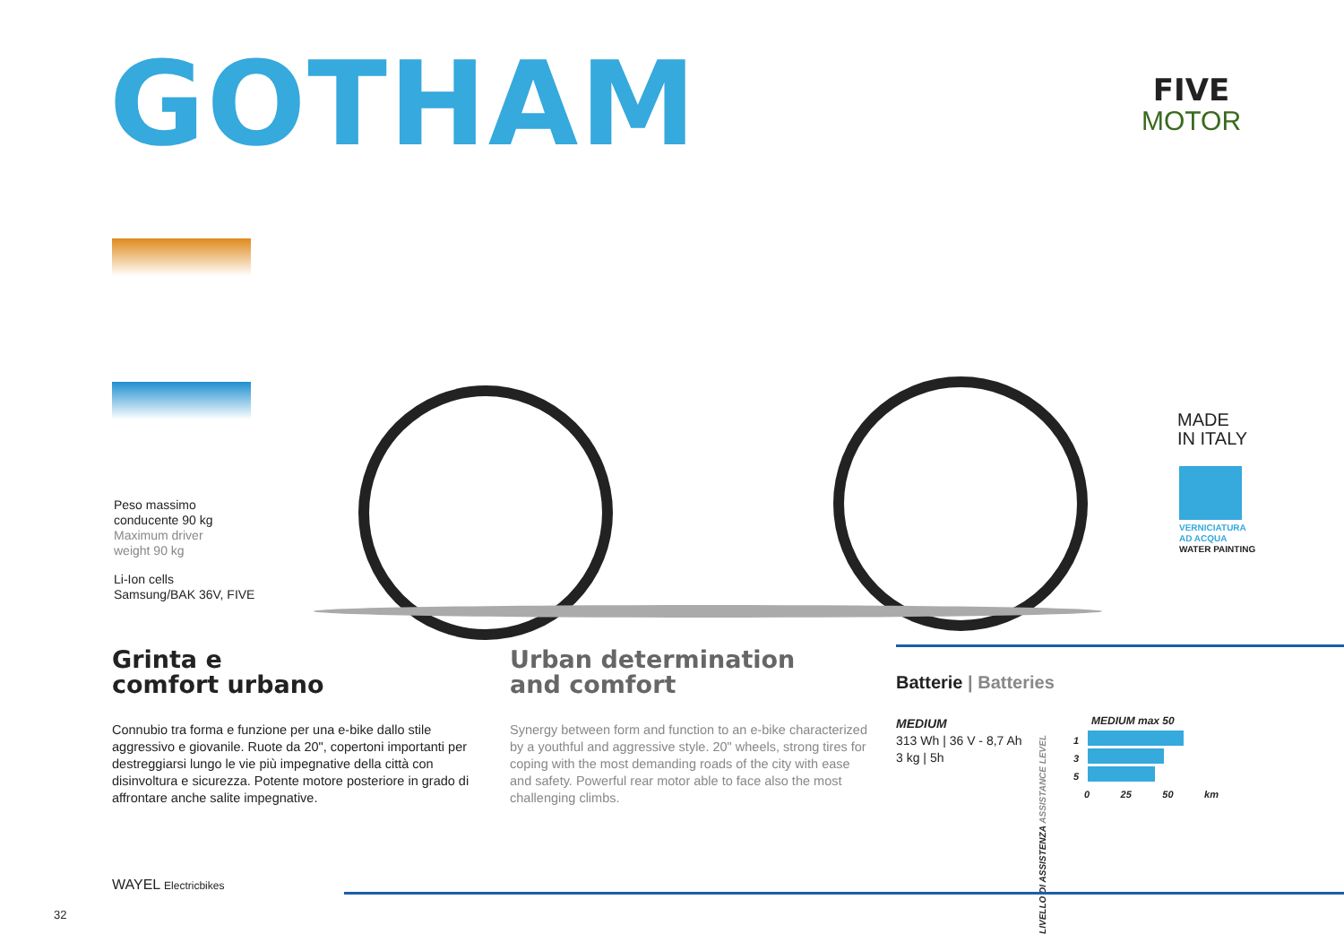GOTHAM FIVE
MOTOR
Peso massimo
conducente 90 kg
Maximum driver
weight 90 kg
Li-Ion cells
Samsung/BAK 36V, FIVE
MADE
IN ITALY
VERNICIATURA
AD ACQUA
WATER PAINTING
Grinta e
comfort urbano
Urban determination
and comfort
Connubio tra forma e funzione per una e-bike dallo stile aggressivo e giovanile. Ruote da 20", copertoni importanti per destreggiarsi lungo le vie più impegnative della città con disinvoltura e sicurezza. Potente motore posteriore in grado di affrontare anche salite impegnative.
Synergy between form and function to an e-bike characterized by a youthful and aggressive style. 20" wheels, strong tires for coping with the most demanding roads of the city with ease and safety. Powerful rear motor able to face also the most challenging climbs.
Batterie | Batteries
MEDIUM
313 Wh | 36 V - 8,7 Ah
3 kg | 5h
MEDIUM max 50
1
3
5
0 25 50 km
LIVELLO DI ASSISTENZA ASSISTANCE LEVEL
WAYEL Electricbikes
32